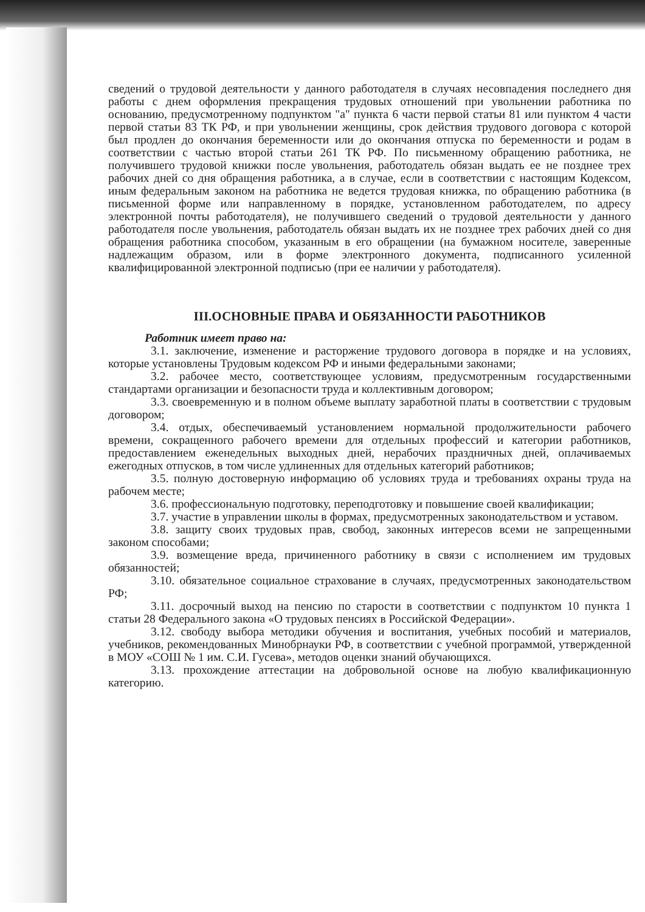сведений о трудовой деятельности у данного работодателя в случаях несовпадения последнего дня работы с днем оформления прекращения трудовых отношений при увольнении работника по основанию, предусмотренному подпунктом "а" пункта 6 части первой статьи 81 или пунктом 4 части первой статьи 83 ТК РФ, и при увольнении женщины, срок действия трудового договора с которой был продлен до окончания беременности или до окончания отпуска по беременности и родам в соответствии с частью второй статьи 261 ТК РФ. По письменному обращению работника, не получившего трудовой книжки после увольнения, работодатель обязан выдать ее не позднее трех рабочих дней со дня обращения работника, а в случае, если в соответствии с настоящим Кодексом, иным федеральным законом на работника не ведется трудовая книжка, по обращению работника (в письменной форме или направленному в порядке, установленном работодателем, по адресу электронной почты работодателя), не получившего сведений о трудовой деятельности у данного работодателя после увольнения, работодатель обязан выдать их не позднее трех рабочих дней со дня обращения работника способом, указанным в его обращении (на бумажном носителе, заверенные надлежащим образом, или в форме электронного документа, подписанного усиленной квалифицированной электронной подписью (при ее наличии у работодателя).
III.ОСНОВНЫЕ ПРАВА И ОБЯЗАННОСТИ РАБОТНИКОВ
Работник имеет право на:
3.1. заключение, изменение и расторжение трудового договора в порядке и на условиях, которые установлены Трудовым кодексом РФ и иными федеральными законами;
3.2. рабочее место, соответствующее условиям, предусмотренным государственными стандартами организации и безопасности труда и коллективным договором;
3.3. своевременную и в полном объеме выплату заработной платы в соответствии с трудовым договором;
3.4. отдых, обеспечиваемый установлением нормальной продолжительности рабочего времени, сокращенного рабочего времени для отдельных профессий и категории работников, предоставлением еженедельных выходных дней, нерабочих праздничных дней, оплачиваемых ежегодных отпусков, в том числе удлиненных для отдельных категорий работников;
3.5. полную достоверную информацию об условиях труда и требованиях охраны труда на рабочем месте;
3.6. профессиональную подготовку, переподготовку и повышение своей квалификации;
3.7. участие в управлении школы в формах, предусмотренных законодательством и уставом.
3.8. защиту своих трудовых прав, свобод, законных интересов всеми не запрещенными законом способами;
3.9. возмещение вреда, причиненного работнику в связи с исполнением им трудовых обязанностей;
3.10. обязательное социальное страхование в случаях, предусмотренных законодательством РФ;
3.11. досрочный выход на пенсию по старости в соответствии с подпунктом 10 пункта 1 статьи 28 Федерального закона «О трудовых пенсиях в Российской Федерации».
3.12. свободу выбора методики обучения и воспитания, учебных пособий и материалов, учебников, рекомендованных Минобрнауки РФ, в соответствии с учебной программой, утвержденной в МОУ «СОШ № 1 им. С.И. Гусева», методов оценки знаний обучающихся.
3.13. прохождение аттестации на добровольной основе на любую квалификационную категорию.